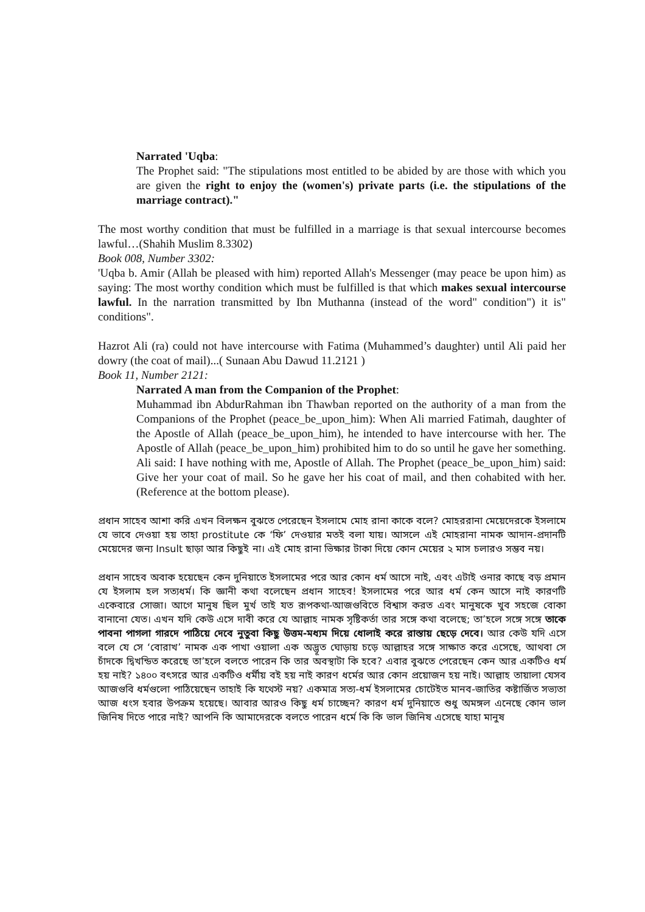Narrated 'Uqba:
The Prophet said: "The stipulations most entitled to be abided by are those with which you are given the right to enjoy the (women's) private parts (i.e. the stipulations of the marriage contract)."
The most worthy condition that must be fulfilled in a marriage is that sexual intercourse becomes lawful…(Shahih Muslim 8.3302)
Book 008, Number 3302:
'Uqba b. Amir (Allah be pleased with him) reported Allah's Messenger (may peace be upon him) as saying: The most worthy condition which must be fulfilled is that which makes sexual intercourse lawful. In the narration transmitted by Ibn Muthanna (instead of the word" condition") it is" conditions".
Hazrot Ali (ra) could not have intercourse with Fatima (Muhammed’s daughter) until Ali paid her dowry (the coat of mail)...( Sunaan Abu Dawud 11.2121 )
Book 11, Number 2121:
Narrated A man from the Companion of the Prophet:
Muhammad ibn AbdurRahman ibn Thawban reported on the authority of a man from the Companions of the Prophet (peace_be_upon_him): When Ali married Fatimah, daughter of the Apostle of Allah (peace_be_upon_him), he intended to have intercourse with her. The Apostle of Allah (peace_be_upon_him) prohibited him to do so until he gave her something. Ali said: I have nothing with me, Apostle of Allah. The Prophet (peace_be_upon_him) said: Give her your coat of mail. So he gave her his coat of mail, and then cohabited with her. (Reference at the bottom please).
প্রধান সাহেব আশা করি এখন বিলক্ষন বুঝতে পেরেছেন ইসলামে মোহ রানা কাকে বলে? মোহররানা মেয়েদেরকে ইসলামে যে ভাবে দেওয়া হয় তাহা prostitute কে ‘ফি’ দেওয়ার মতই বলা যায়। আসলে এই মোহরানা নামক আদান-প্রদানটি মেয়েদের জন্য Insult ছাড়া আর কিছুই না। এই মোহ রানা ভিক্ষার টাকা দিয়ে কোন মেয়ের ২ মাস চলারও সম্ভব নয়।
প্রধান সাহেব অবাক হয়েছেন কেন দুনিয়াতে ইসলামের পরে আর কোন ধর্ম আসে নাই, এবং এটাই ওনার কাছে বড় প্রমান যে ইসলাম হল সত্যধর্ম। কি জ্ঞানী কথা বলেছেন প্রধান সাহেব! ইসলামের পরে আর ধর্ম কেন আসে নাই কারণটি একেবারে সোজা। আগে মানুষ ছিল মুর্খ তাই যত রূপকথা-আজগুবিতে বিশ্বাস করত এবং মানুষকে খুব সহজে বোকা বানানো যেত। এখন যদি কেউ এসে দাবী করে যে আল্লাহ নামক সৃষ্টিকর্তা তার সঙ্গে কথা বলেছে; তা’হলে সঙ্গে সঙ্গে তাকে পাবনা পাগলা গারদে পাঠিয়ে দেবে নুতুবা কিছু উত্তম-মধ্যম দিয়ে ধোলাই করে রাস্তায় ছেড়ে দেবে। আর কেউ যদি এসে বলে যে সে ‘বোরাখ’ নামক এক পাখা ওয়ালা এক অদ্ভূত ঘোড়ায় চড়ে আল্লাহর সঙ্গে সাক্ষাত করে এসেছে, আথবা সে চাঁদকে দ্বিখন্ডিত করেছে তা’হলে বলতে পারেন কি তার অবস্থাটা কি হবে? এবার বুঝতে পেরেছেন কেন আর একটিও ধর্ম হয় নাই? ১৪০০ বৎসরে আর একটিও ধর্মীয় বই হয় নাই কারণ ধর্মের আর কোন প্রয়োজন হয় নাই। আল্লাহ তায়ালা যেসব আজগুবি ধর্মগুলো পাঠিয়েছেন তাহাই কি যথেস্ট নয়? একমাত্র সত্য-ধর্ম ইসলামের চোটেইত মানব-জাতির কষ্টার্জিত সভ্যতা আজ ধংস হবার উপক্রম হয়েছে। আবার আরও কিছু ধর্ম চাচ্ছেন? কারণ ধর্ম দুনিয়াতে শুধু অমঙ্গল এনেছে কোন ভাল জিনিষ দিতে পারে নাই? আপনি কি আমাদেরকে বলতে পারেন ধর্মে কি কি ভাল জিনিষ এসেছে যাহা মানুষ